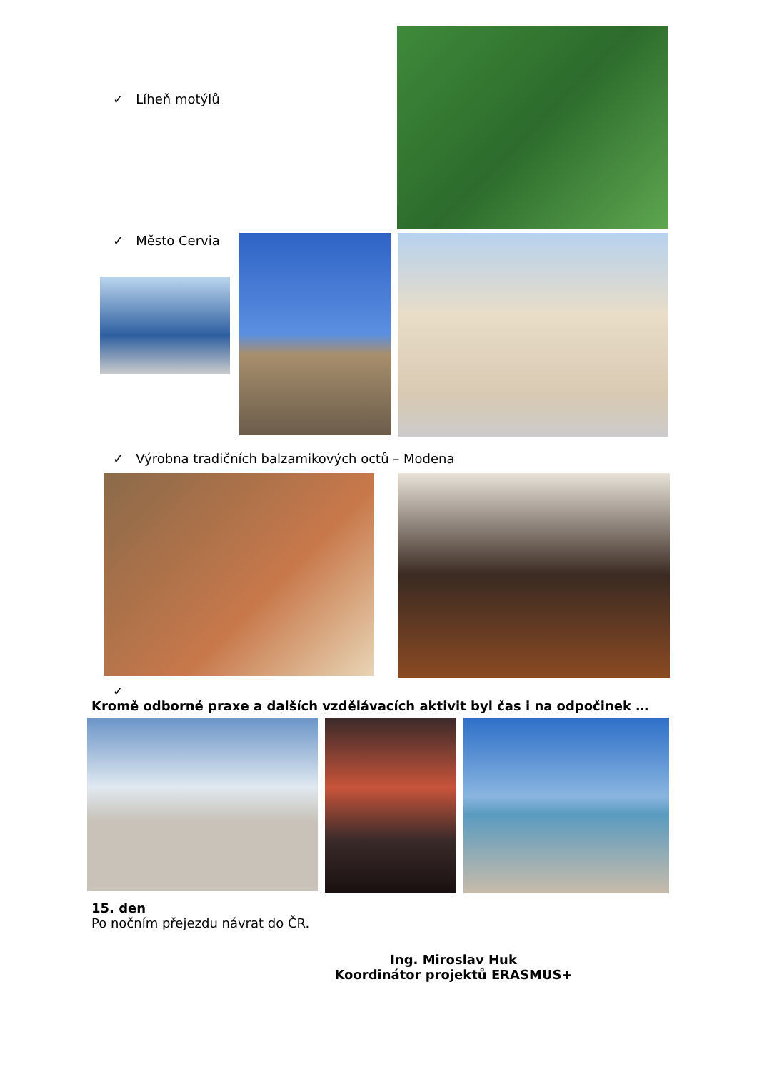✓ Líheň motýlů
✓ Město Cervia
✓ Výrobna tradičních balzamikových octů – Modena
✓
Kromě odborné praxe a dalších vzdělávacích aktivit byl čas i na odpočinek …
15. den
Po nočním přejezdu návrat do ČR.
Ing. Miroslav Huk
Koordinátor projektů ERASMUS+